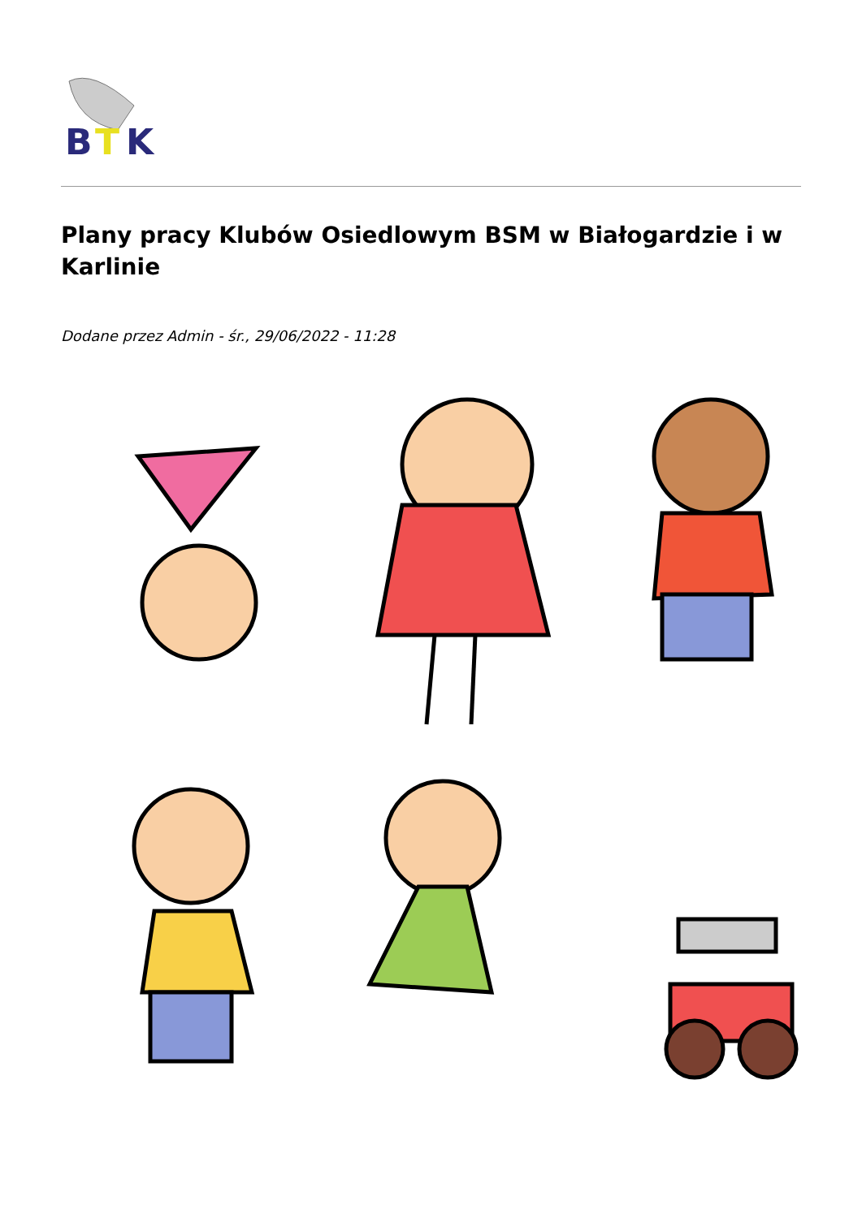B
T
K
Plany pracy Klubów Osiedlowym BSM w Białogardzie i w Karlinie
Dodane przez Admin - śr., 29/06/2022 - 11:28